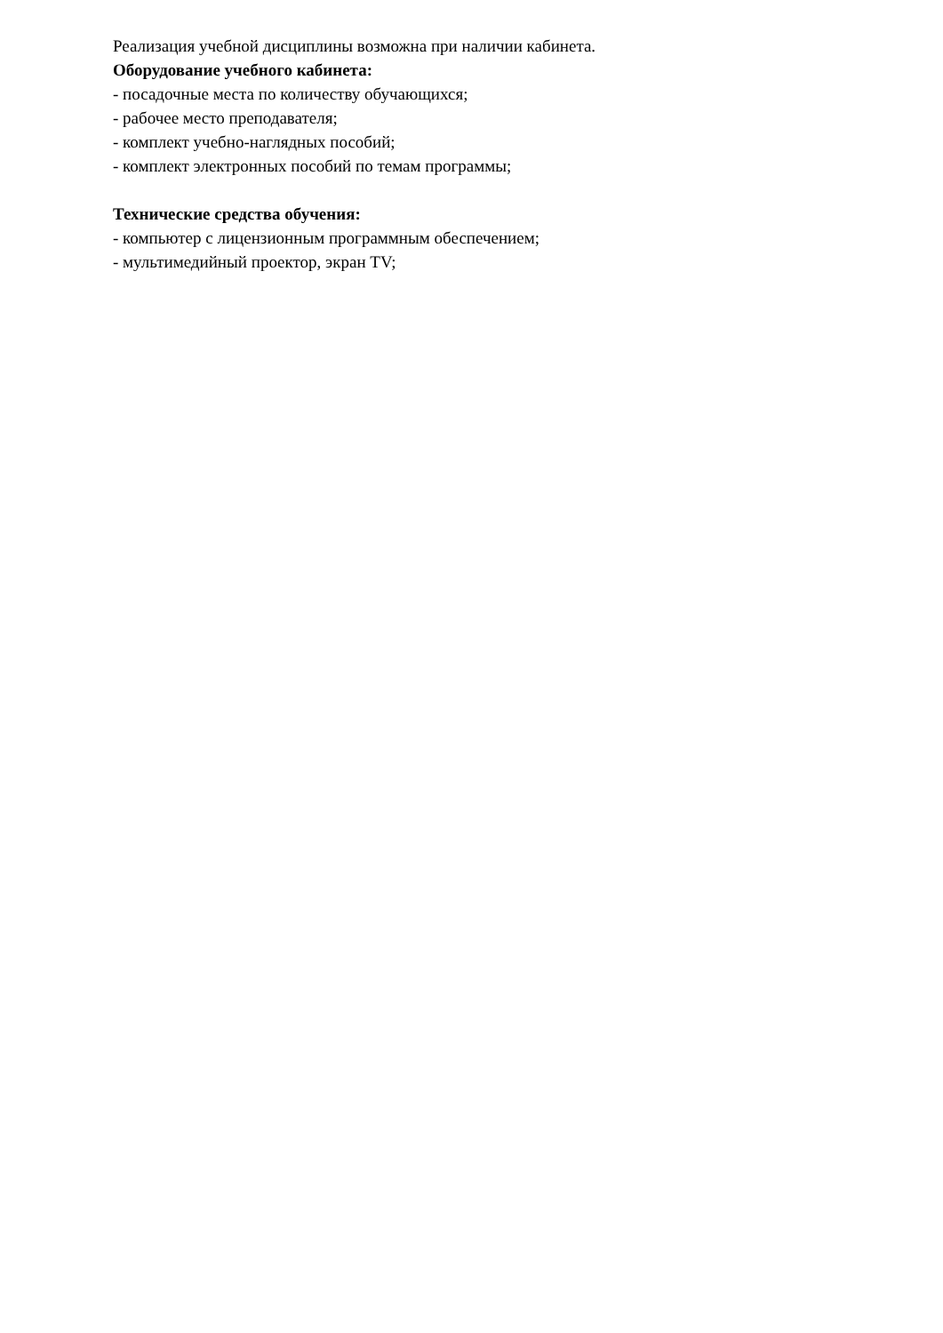Реализация учебной дисциплины возможна при наличии кабинета.
Оборудование учебного кабинета:
- посадочные места по количеству обучающихся;
- рабочее место преподавателя;
- комплект учебно-наглядных пособий;
- комплект электронных пособий по темам программы;
Технические средства обучения:
- компьютер с лицензионным программным обеспечением;
- мультимедийный проектор, экран TV;